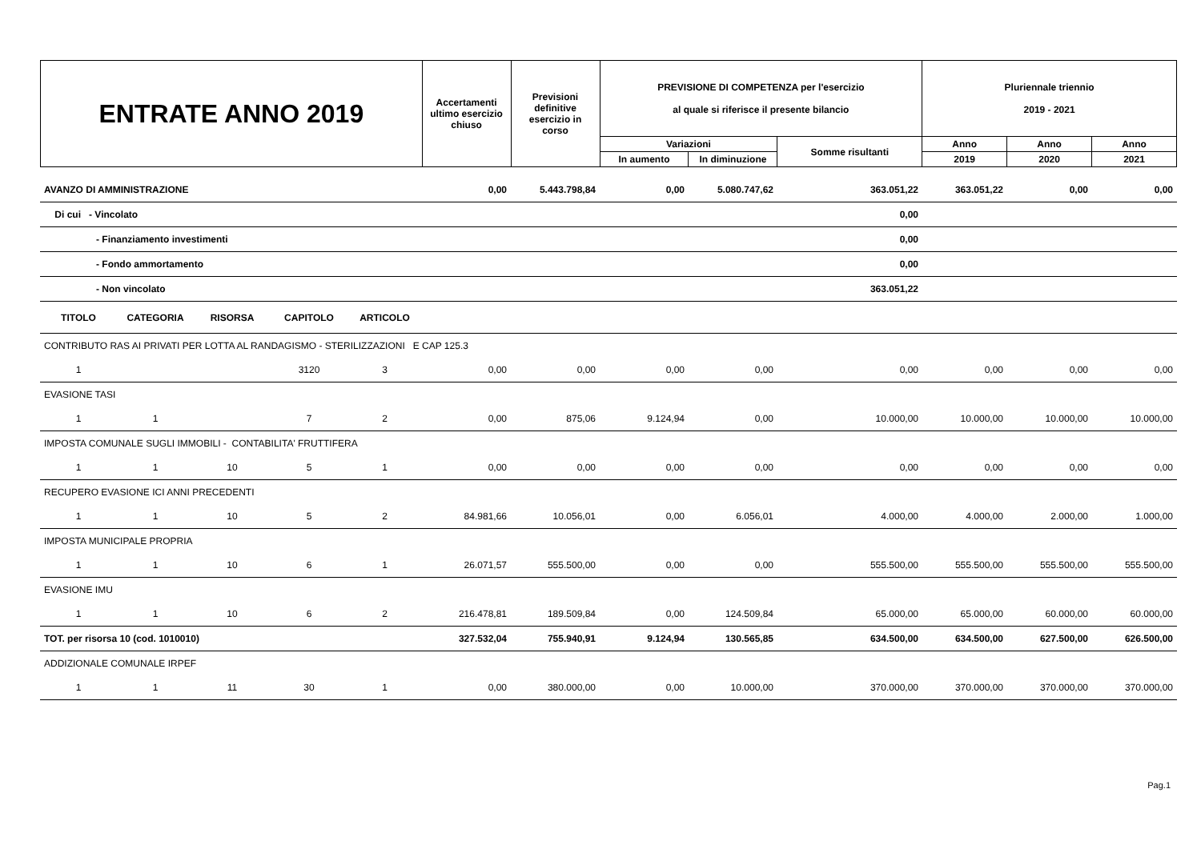| ENTRATE ANNO 2019 | Accertamenti ultimo esercizio chiuso | Previsioni definitive esercizio in corso | PREVISIONE DI COMPETENZA per l'esercizio al quale si riferisce il presente bilancio | | | Pluriennale triennio 2019 - 2021 | | |
| --- | --- | --- | --- | --- | --- | --- | --- | --- |
| | | | Variazioni | | Somme risultanti | Anno | Anno | Anno |
| | | | In aumento | In diminuzione | | 2019 | 2020 | 2021 |
| AVANZO DI AMMINISTRAZIONE | | | | | 0,00 | 5.443.798,84 | 0,00 | 5.080.747,62 | 363.051,22 | 363.051,22 | 0,00 | 0,00 |
| Di cui - Vincolato | | | | | | | | | 0,00 | | | |
| - Finanziamento investimenti | | | | | | | | | 0,00 | | | |
| - Fondo ammortamento | | | | | | | | | 0,00 | | | |
| - Non vincolato | | | | | | | | | 363.051,22 | | | |
| TITOLO | CATEGORIA | RISORSA | CAPITOLO | ARTICOLO | | | | | | | | |
| CONTRIBUTO RAS AI PRIVATI PER LOTTA AL RANDAGISMO - STERILIZZAZIONI E CAP 125.3 | | | | | | | | | | | | |
| 1 | | | 3120 | 3 | 0,00 | 0,00 | 0,00 | 0,00 | 0,00 | 0,00 | 0,00 | 0,00 |
| EVASIONE TASI | | | | | | | | | | | | |
| 1 | 1 | | 7 | 2 | 0,00 | 875,06 | 9.124,94 | 0,00 | 10.000,00 | 10.000,00 | 10.000,00 | 10.000,00 |
| IMPOSTA COMUNALE SUGLI IMMOBILI - CONTABILITA' FRUTTIFERA | | | | | | | | | | | | |
| 1 | 1 | 10 | 5 | 1 | 0,00 | 0,00 | 0,00 | 0,00 | 0,00 | 0,00 | 0,00 | 0,00 |
| RECUPERO EVASIONE ICI ANNI PRECEDENTI | | | | | | | | | | | | |
| 1 | 1 | 10 | 5 | 2 | 84.981,66 | 10.056,01 | 0,00 | 6.056,01 | 4.000,00 | 4.000,00 | 2.000,00 | 1.000,00 |
| IMPOSTA MUNICIPALE PROPRIA | | | | | | | | | | | | |
| 1 | 1 | 10 | 6 | 1 | 26.071,57 | 555.500,00 | 0,00 | 0,00 | 555.500,00 | 555.500,00 | 555.500,00 | 555.500,00 |
| EVASIONE IMU | | | | | | | | | | | | |
| 1 | 1 | 10 | 6 | 2 | 216.478,81 | 189.509,84 | 0,00 | 124.509,84 | 65.000,00 | 65.000,00 | 60.000,00 | 60.000,00 |
| TOT. per risorsa 10 (cod. 1010010) | | | | | 327.532,04 | 755.940,91 | 9.124,94 | 130.565,85 | 634.500,00 | 634.500,00 | 627.500,00 | 626.500,00 |
| ADDIZIONALE COMUNALE IRPEF | | | | | | | | | | | | |
| 1 | 1 | 11 | 30 | 1 | 0,00 | 380.000,00 | 0,00 | 10.000,00 | 370.000,00 | 370.000,00 | 370.000,00 | 370.000,00 |
Pag.1